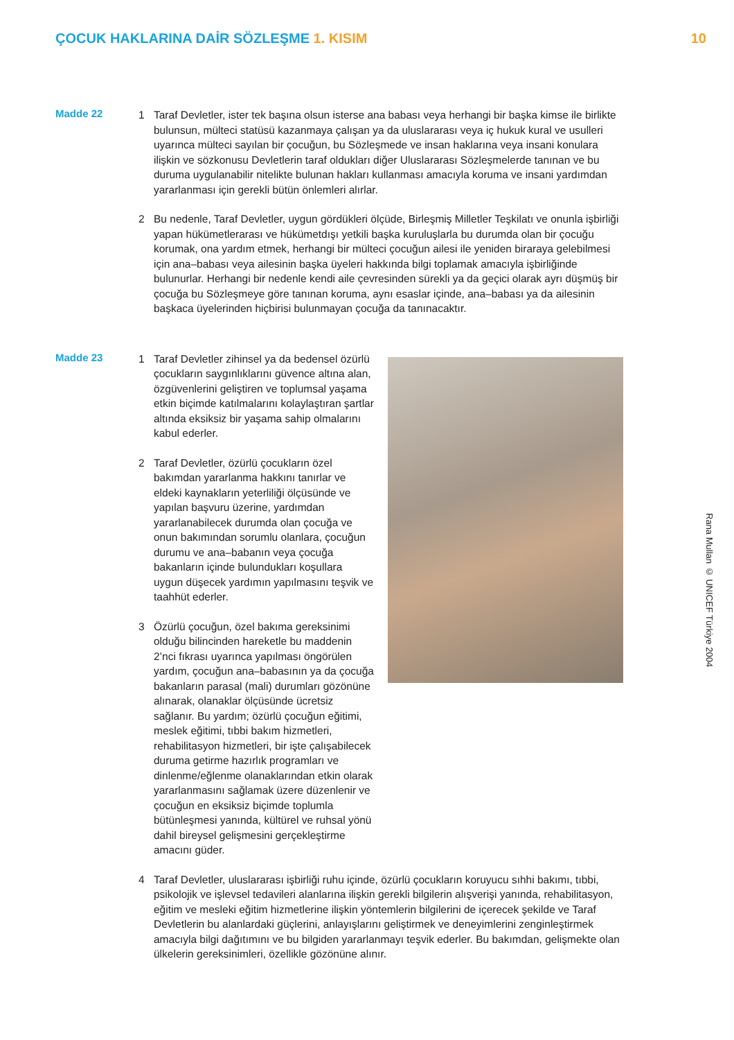ÇOCUK HAKLARINA DAİR SÖZLEŞME 1. KISIM
10
Madde 22
1 Taraf Devletler, ister tek başına olsun isterse ana babası veya herhangi bir başka kimse ile birlikte bulunsun, mülteci statüsü kazanmaya çalışan ya da uluslararası veya iç hukuk kural ve usulleri uyarınca mülteci sayılan bir çocuğun, bu Sözleşmede ve insan haklarına veya insani konulara ilişkin ve sözkonusu Devletlerin taraf oldukları diğer Uluslararası Sözleşmelerde tanınan ve bu duruma uygulanabilir nitelikte bulunan hakları kullanması amacıyla koruma ve insani yardımdan yararlanması için gerekli bütün önlemleri alırlar.
2 Bu nedenle, Taraf Devletler, uygun gördükleri ölçüde, Birleşmiş Milletler Teşkilatı ve onunla işbirliği yapan hükümetlerarası ve hükümetdışı yetkili başka kuruluşlarla bu durumda olan bir çocuğu korumak, ona yardım etmek, herhangi bir mülteci çocuğun ailesi ile yeniden biraraya gelebilmesi için ana–babası veya ailesinin başka üyeleri hakkında bilgi toplamak amacıyla işbirliğinde bulunurlar. Herhangi bir nedenle kendi aile çevresinden sürekli ya da geçici olarak ayrı düşmüş bir çocuğa bu Sözleşmeye göre tanınan koruma, aynı esaslar içinde, ana–babası ya da ailesinin başkaca üyelerinden hiçbirisi bulunmayan çocuğa da tanınacaktır.
Madde 23
1 Taraf Devletler zihinsel ya da bedensel özürlü çocukların saygınlıklarını güvence altına alan, özgüvenlerini geliştiren ve toplumsal yaşama etkin biçimde katılmalarını kolaylaştıran şartlar altında eksiksiz bir yaşama sahip olmalarını kabul ederler.
2 Taraf Devletler, özürlü çocukların özel bakımdan yararlanma hakkını tanırlar ve eldeki kaynakların yeterliliği ölçüsünde ve yapılan başvuru üzerine, yardımdan yararlanabilecek durumda olan çocuğa ve onun bakımından sorumlu olanlara, çocuğun durumu ve ana–babanın veya çocuğa bakanların içinde bulundukları koşullara uygun düşecek yardımın yapılmasını teşvik ve taahhüt ederler.
3 Özürlü çocuğun, özel bakıma gereksinimi olduğu bilincinden hareketle bu maddenin 2’nci fıkrası uyarınca yapılması öngörülen yardım, çocuğun ana–babasının ya da çocuğa bakanların parasal (mali) durumları gözönüne alınarak, olanaklar ölçüsünde ücretsiz sağlanır. Bu yardım; özürlü çocuğun eğitimi, meslek eğitimi, tıbbi bakım hizmetleri, rehabilitasyon hizmetleri, bir işte çalışabilecek duruma getirme hazırlık programları ve dinlenme/eğlenme olanaklarından etkin olarak yararlanmasını sağlamak üzere düzenlenir ve çocuğun en eksiksiz biçimde toplumla bütünleşmesi yanında, kültürel ve ruhsal yönü dahil bireysel gelişmesini gerçekleştirme amacını güder.
4 Taraf Devletler, uluslararası işbirliği ruhu içinde, özürlü çocukların koruyucu sıhhi bakımı, tıbbi, psikolojik ve işlevsel tedavileri alanlarına ilişkin gerekli bilgilerin alışverişi yanında, rehabilitasyon, eğitim ve mesleki eğitim hizmetlerine ilişkin yöntemlerin bilgilerini de içerecek şekilde ve Taraf Devletlerin bu alanlardaki güçlerini, anlayışlarını geliştirmek ve deneyimlerini zenginleştirmek amacıyla bilgi dağıtımını ve bu bilgiden yararlanmayı teşvik ederler. Bu bakımdan, gelişmekte olan ülkelerin gereksinimleri, özellikle gözönüne alınır.
Rana Mullan © UNICEF Türkiye 2004